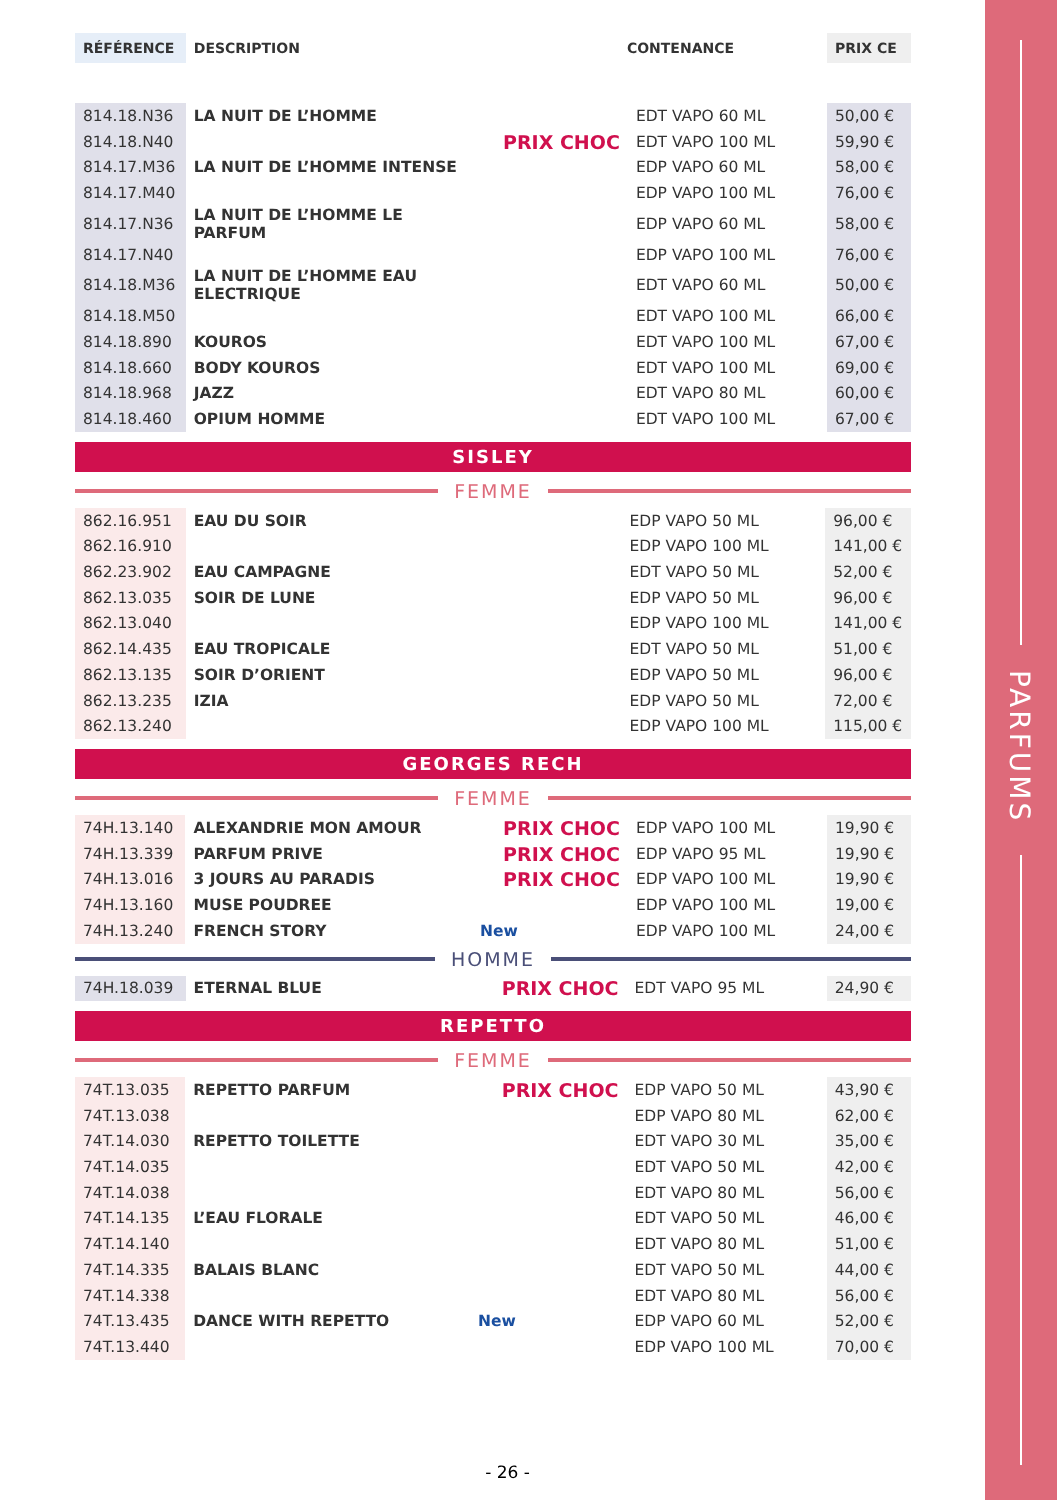PARFUMS
| RÉFÉRENCE | DESCRIPTION | | CONTENANCE | PRIX CE |
| --- | --- | --- | --- | --- |
| 814.18.N36 | LA NUIT DE L’HOMME | | EDT VAPO 60 ML | 50,00 € |
| 814.18.N40 | | PRIX CHOC | EDT VAPO 100 ML | 59,90 € |
| 814.17.M36 | LA NUIT DE L’HOMME INTENSE | | EDP VAPO 60 ML | 58,00 € |
| 814.17.M40 | | | EDP VAPO 100 ML | 76,00 € |
| 814.17.N36 | LA NUIT DE L’HOMME LE PARFUM | | EDP VAPO 60 ML | 58,00 € |
| 814.17.N40 | | | EDP VAPO 100 ML | 76,00 € |
| 814.18.M36 | LA NUIT DE L’HOMME EAU ELECTRIQUE | | EDT VAPO 60 ML | 50,00 € |
| 814.18.M50 | | | EDT VAPO 100 ML | 66,00 € |
| 814.18.890 | KOUROS | | EDT VAPO 100 ML | 67,00 € |
| 814.18.660 | BODY KOUROS | | EDT VAPO 100 ML | 69,00 € |
| 814.18.968 | JAZZ | | EDT VAPO 80 ML | 60,00 € |
| 814.18.460 | OPIUM HOMME | | EDT VAPO 100 ML | 67,00 € |
SISLEY
FEMME
| 862.16.951 | EAU DU SOIR | | EDP VAPO 50 ML | 96,00 € |
| 862.16.910 | | | EDP VAPO 100 ML | 141,00 € |
| 862.23.902 | EAU CAMPAGNE | | EDT VAPO 50 ML | 52,00 € |
| 862.13.035 | SOIR DE LUNE | | EDP VAPO 50 ML | 96,00 € |
| 862.13.040 | | | EDP VAPO 100 ML | 141,00 € |
| 862.14.435 | EAU TROPICALE | | EDT VAPO 50 ML | 51,00 € |
| 862.13.135 | SOIR D’ORIENT | | EDP VAPO 50 ML | 96,00 € |
| 862.13.235 | IZIA | | EDP VAPO 50 ML | 72,00 € |
| 862.13.240 | | | EDP VAPO 100 ML | 115,00 € |
GEORGES RECH
FEMME
| 74H.13.140 | ALEXANDRIE MON AMOUR | PRIX CHOC | EDP VAPO 100 ML | 19,90 € |
| 74H.13.339 | PARFUM PRIVE | PRIX CHOC | EDP VAPO 95 ML | 19,90 € |
| 74H.13.016 | 3 JOURS AU PARADIS | PRIX CHOC | EDP VAPO 100 ML | 19,90 € |
| 74H.13.160 | MUSE POUDREE | | EDP VAPO 100 ML | 19,00 € |
| 74H.13.240 | FRENCH STORY | New | EDP VAPO 100 ML | 24,00 € |
HOMME
| 74H.18.039 | ETERNAL BLUE | PRIX CHOC | EDT VAPO 95 ML | 24,90 € |
REPETTO
FEMME
| 74T.13.035 | REPETTO PARFUM | PRIX CHOC | EDP VAPO 50 ML | 43,90 € |
| 74T.13.038 | | | EDP VAPO 80 ML | 62,00 € |
| 74T.14.030 | REPETTO TOILETTE | | EDT VAPO 30 ML | 35,00 € |
| 74T.14.035 | | | EDT VAPO 50 ML | 42,00 € |
| 74T.14.038 | | | EDT VAPO 80 ML | 56,00 € |
| 74T.14.135 | L’EAU FLORALE | | EDT VAPO 50 ML | 46,00 € |
| 74T.14.140 | | | EDT VAPO 80 ML | 51,00 € |
| 74T.14.335 | BALAIS BLANC | | EDT VAPO 50 ML | 44,00 € |
| 74T.14.338 | | | EDT VAPO 80 ML | 56,00 € |
| 74T.13.435 | DANCE WITH REPETTO | New | EDP VAPO 60 ML | 52,00 € |
| 74T.13.440 | | | EDP VAPO 100 ML | 70,00 € |
- 26 -